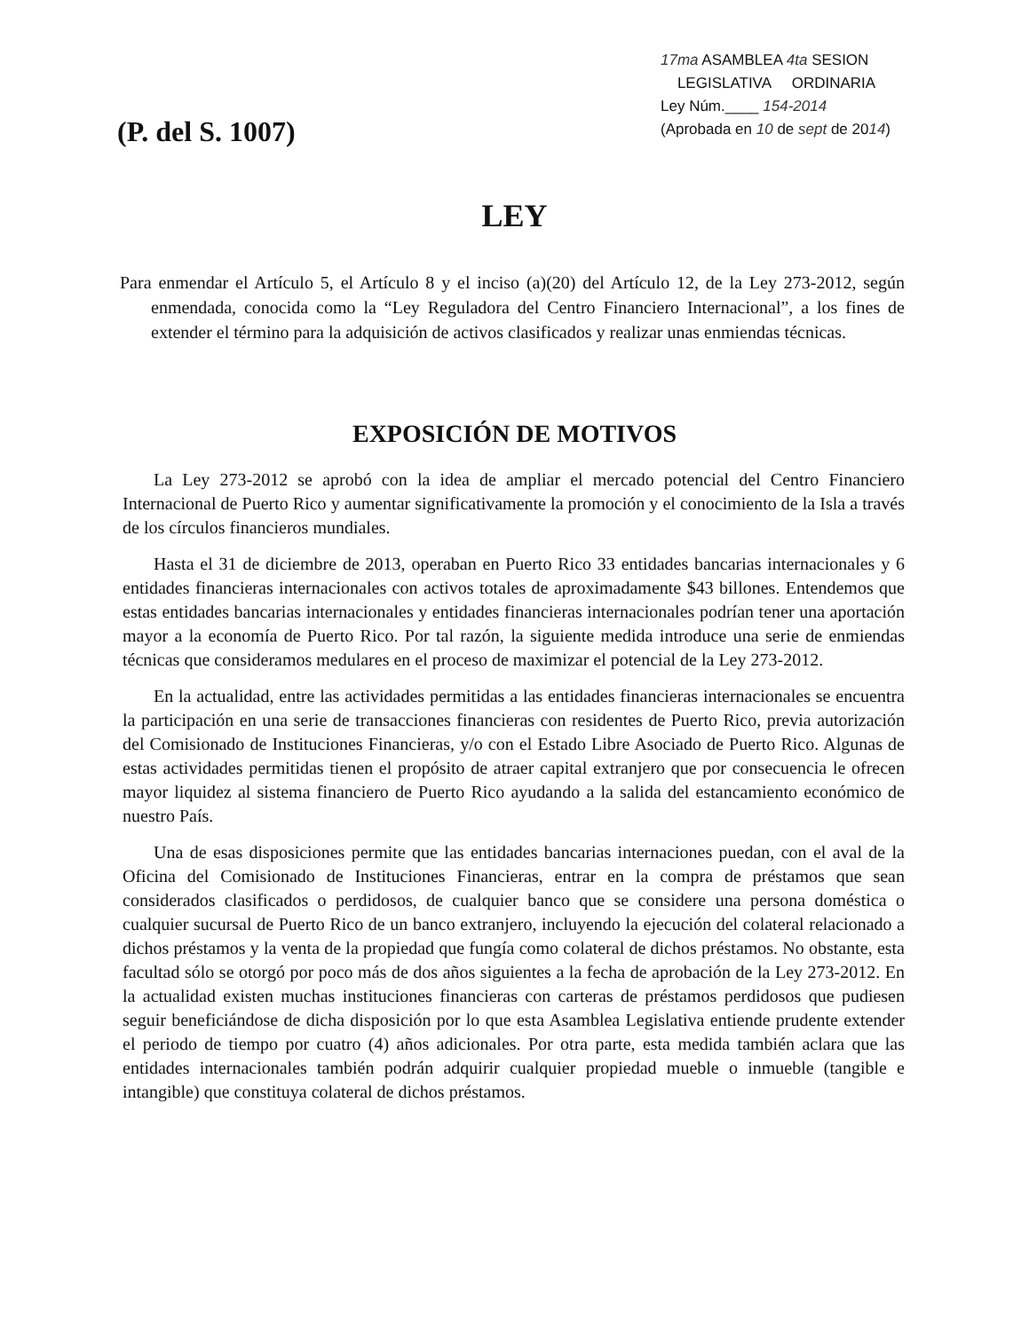(P. del S. 1007)
17ma ASAMBLEA 4ta SESION
LEGISLATIVA ORDINARIA
Ley Núm.____ 154-2014
(Aprobada en 10 de sept de 2014)
LEY
Para enmendar el Artículo 5, el Artículo 8 y el inciso (a)(20) del Artículo 12, de la Ley 273-2012, según enmendada, conocida como la “Ley Reguladora del Centro Financiero Internacional”, a los fines de extender el término para la adquisición de activos clasificados y realizar unas enmiendas técnicas.
EXPOSICIÓN DE MOTIVOS
La Ley 273-2012 se aprobó con la idea de ampliar el mercado potencial del Centro Financiero Internacional de Puerto Rico y aumentar significativamente la promoción y el conocimiento de la Isla a través de los círculos financieros mundiales.
Hasta el 31 de diciembre de 2013, operaban en Puerto Rico 33 entidades bancarias internacionales y 6 entidades financieras internacionales con activos totales de aproximadamente $43 billones. Entendemos que estas entidades bancarias internacionales y entidades financieras internacionales podrían tener una aportación mayor a la economía de Puerto Rico. Por tal razón, la siguiente medida introduce una serie de enmiendas técnicas que consideramos medulares en el proceso de maximizar el potencial de la Ley 273-2012.
En la actualidad, entre las actividades permitidas a las entidades financieras internacionales se encuentra la participación en una serie de transacciones financieras con residentes de Puerto Rico, previa autorización del Comisionado de Instituciones Financieras, y/o con el Estado Libre Asociado de Puerto Rico. Algunas de estas actividades permitidas tienen el propósito de atraer capital extranjero que por consecuencia le ofrecen mayor liquidez al sistema financiero de Puerto Rico ayudando a la salida del estancamiento económico de nuestro País.
Una de esas disposiciones permite que las entidades bancarias internaciones puedan, con el aval de la Oficina del Comisionado de Instituciones Financieras, entrar en la compra de préstamos que sean considerados clasificados o perdidosos, de cualquier banco que se considere una persona doméstica o cualquier sucursal de Puerto Rico de un banco extranjero, incluyendo la ejecución del colateral relacionado a dichos préstamos y la venta de la propiedad que fungía como colateral de dichos préstamos. No obstante, esta facultad sólo se otorgó por poco más de dos años siguientes a la fecha de aprobación de la Ley 273-2012. En la actualidad existen muchas instituciones financieras con carteras de préstamos perdidosos que pudiesen seguir beneficiándose de dicha disposición por lo que esta Asamblea Legislativa entiende prudente extender el periodo de tiempo por cuatro (4) años adicionales. Por otra parte, esta medida también aclara que las entidades internacionales también podrán adquirir cualquier propiedad mueble o inmueble (tangible e intangible) que constituya colateral de dichos préstamos.